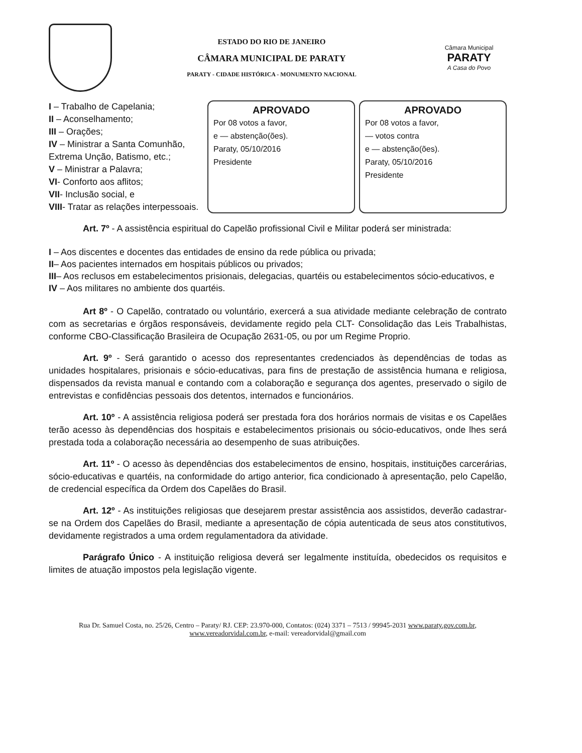ESTADO DO RIO DE JANEIRO
CÂMARA MUNICIPAL DE PARATY
PARATY - CIDADE HISTÓRICA - MONUMENTO NACIONAL
Câmara Municipal
PARATY
A Casa do Povo
I – Trabalho de Capelania;
II – Aconselhamento;
III – Orações;
IV – Ministrar a Santa Comunhão, Extrema Unção, Batismo, etc.;
V – Ministrar a Palavra;
VI- Conforto aos aflitos;
VII- Inclusão social, e
VIII- Tratar as relações interpessoais.
APROVADO
Por 08 votos a favor,
e — abstenção(ões).
Paraty, 05/10/2016
Presidente
APROVADO
Por 08 votos a favor,
— votos contra
e — abstenção(ões).
Paraty, 05/10/2016
Presidente
Art. 7º - A assistência espiritual do Capelão profissional Civil e Militar poderá ser ministrada:
I – Aos discentes e docentes das entidades de ensino da rede pública ou privada;
II– Aos pacientes internados em hospitais públicos ou privados;
III– Aos reclusos em estabelecimentos prisionais, delegacias, quartéis ou estabelecimentos sócio-educativos, e
IV – Aos militares no ambiente dos quartéis.
Art 8º - O Capelão, contratado ou voluntário, exercerá a sua atividade mediante celebração de contrato com as secretarias e órgãos responsáveis, devidamente regido pela CLT- Consolidação das Leis Trabalhistas, conforme CBO-Classificação Brasileira de Ocupação 2631-05, ou por um Regime Proprio.
Art. 9º - Será garantido o acesso dos representantes credenciados às dependências de todas as unidades hospitalares, prisionais e sócio-educativas, para fins de prestação de assistência humana e religiosa, dispensados da revista manual e contando com a colaboração e segurança dos agentes, preservado o sigilo de entrevistas e confidências pessoais dos detentos, internados e funcionários.
Art. 10º - A assistência religiosa poderá ser prestada fora dos horários normais de visitas e os Capelães terão acesso às dependências dos hospitais e estabelecimentos prisionais ou sócio-educativos, onde lhes será prestada toda a colaboração necessária ao desempenho de suas atribuições.
Art. 11º - O acesso às dependências dos estabelecimentos de ensino, hospitais, instituições carcerárias, sócio-educativas e quartéis, na conformidade do artigo anterior, fica condicionado à apresentação, pelo Capelão, de credencial específica da Ordem dos Capelães do Brasil.
Art. 12º - As instituições religiosas que desejarem prestar assistência aos assistidos, deverão cadastrar-se na Ordem dos Capelães do Brasil, mediante a apresentação de cópia autenticada de seus atos constitutivos, devidamente registrados a uma ordem regulamentadora da atividade.
Parágrafo Único - A instituição religiosa deverá ser legalmente instituída, obedecidos os requisitos e limites de atuação impostos pela legislação vigente.
Rua Dr. Samuel Costa, no. 25/26, Centro – Paraty/ RJ. CEP: 23.970-000, Contatos: (024) 3371 – 7513 / 99945-2031 www.paraty.gov.com.br, www.vereadorvidal.com.br, e-mail: vereadorvidal@gmail.com